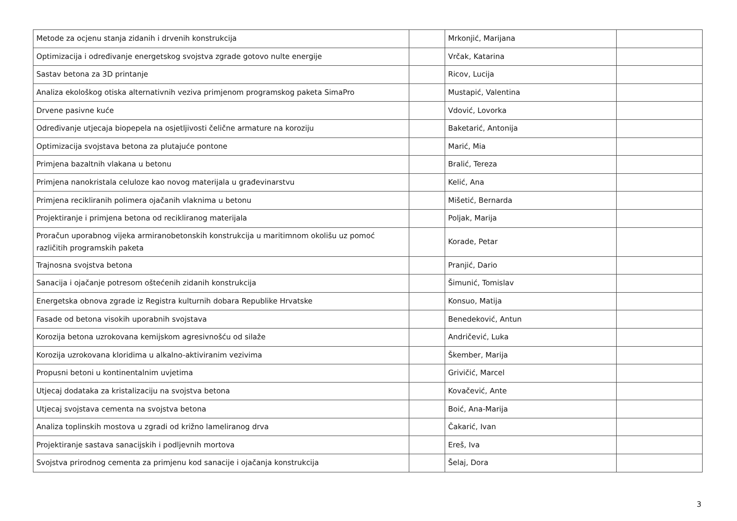| Metode za ocjenu stanja zidanih i drvenih konstrukcija | | Mrkonjić, Marijana | |
| Optimizacija i određivanje energetskog svojstva zgrade gotovo nulte energije | | Vrčak, Katarina | |
| Sastav betona za 3D printanje | | Ricov, Lucija | |
| Analiza ekološkog otiska alternativnih veziva primjenom programskog paketa SimaPro | | Mustapić, Valentina | |
| Drvene pasivne kuće | | Vdović, Lovorka | |
| Određivanje utjecaja biopepela na osjetljivosti čelične armature na koroziju | | Baketarić, Antonija | |
| Optimizacija svojstava betona za plutajuće pontone | | Marić, Mia | |
| Primjena bazaltnih vlakana u betonu | | Bralić, Tereza | |
| Primjena nanokristala celuloze kao novog materijala u građevinarstvu | | Kelić, Ana | |
| Primjena recikliranih polimera ojačanih vlaknima u betonu | | Mišetić, Bernarda | |
| Projektiranje i primjena betona od recikliranog materijala | | Poljak, Marija | |
| Proračun uporabnog vijeka armiranobetonskih konstrukcija u maritimnom okolišu uz pomoć različitih programskih paketa | | Korade, Petar | |
| Trajnosna svojstva betona | | Pranjić, Dario | |
| Sanacija i ojačanje potresom oštećenih zidanih konstrukcija | | Šimunić, Tomislav | |
| Energetska obnova zgrade iz Registra kulturnih dobara Republike Hrvatske | | Konsuo, Matija | |
| Fasade od betona visokih uporabnih svojstava | | Benedeković, Antun | |
| Korozija betona uzrokovana kemijskom agresivnošću od silaže | | Andričević, Luka | |
| Korozija uzrokovana kloridima u alkalno-aktiviranim vezivima | | Škember, Marija | |
| Propusni betoni u kontinentalnim uvjetima | | Grivičić, Marcel | |
| Utjecaj dodataka za kristalizaciju na svojstva betona | | Kovačević, Ante | |
| Utjecaj svojstava cementa na svojstva betona | | Boić, Ana-Marija | |
| Analiza toplinskih mostova u zgradi od križno lameliranog drva | | Čakarić, Ivan | |
| Projektiranje sastava sanacijskih i podljevnih mortova | | Ereš, Iva | |
| Svojstva prirodnog cementa za primjenu kod sanacije i ojačanja konstrukcija | | Šelaj, Dora | |
3